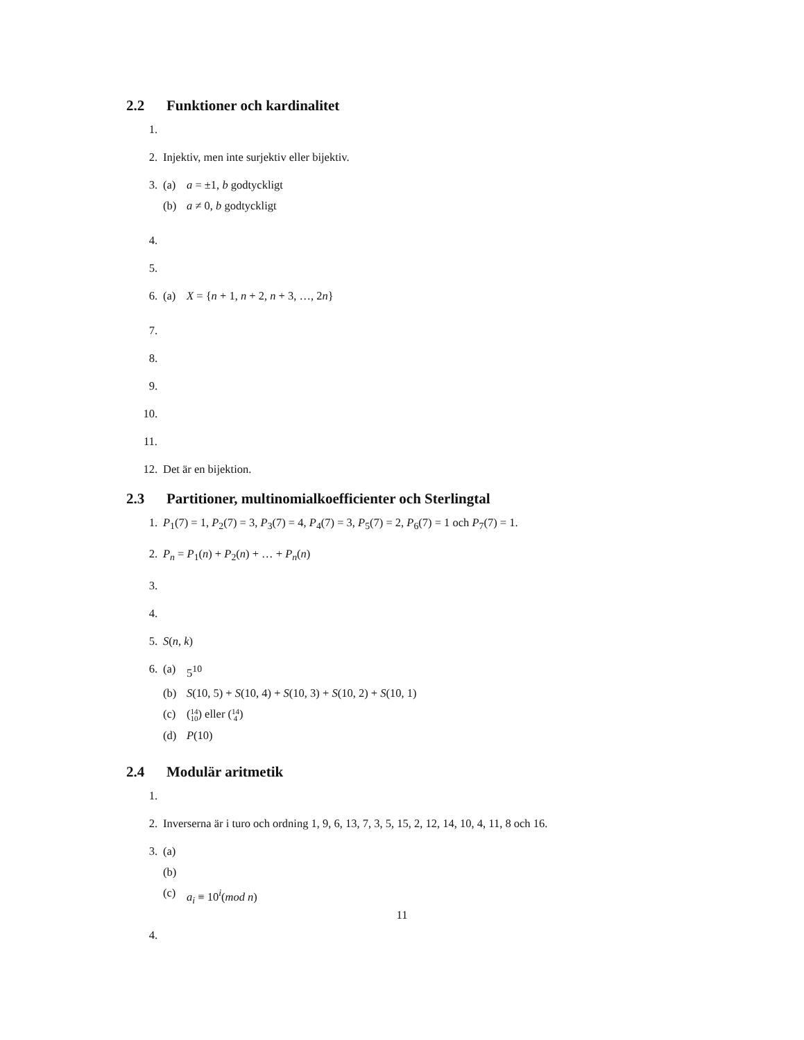2.2 Funktioner och kardinalitet
1.
2. Injektiv, men inte surjektiv eller bijektiv.
3. (a) a = ±1, b godtyckligt
(b) a ≠ 0, b godtyckligt
4.
5.
6. (a) X = {n + 1, n + 2, n + 3, …, 2n}
7.
8.
9.
10.
11.
12. Det är en bijektion.
2.3 Partitioner, multinomialkoefficienter och Sterlingtal
1. P<sub>1</sub>(7) = 1, P<sub>2</sub>(7) = 3, P<sub>3</sub>(7) = 4, P<sub>4</sub>(7) = 3, P<sub>5</sub>(7) = 2, P<sub>6</sub>(7) = 1 och P<sub>7</sub>(7) = 1.
2. P<sub>n</sub> = P<sub>1</sub>(n) + P<sub>2</sub>(n) + … + P<sub>n</sub>(n)
3.
4.
5. S(n, k)
6. (a) 5<sup>10</sup>
(b) S(10, 5) + S(10, 4) + S(10, 3) + S(10, 2) + S(10, 1)
(c) (14 10) eller (14 4)
(d) P(10)
2.4 Modulär aritmetik
1.
2. Inverserna är i turo och ordning 1, 9, 6, 13, 7, 3, 5, 15, 2, 12, 14, 10, 4, 11, 8 och 16.
3. (a)
(b)
(c) a<sub>i</sub> ≡ 10<sup>i</sup>(mod n)
4.
11